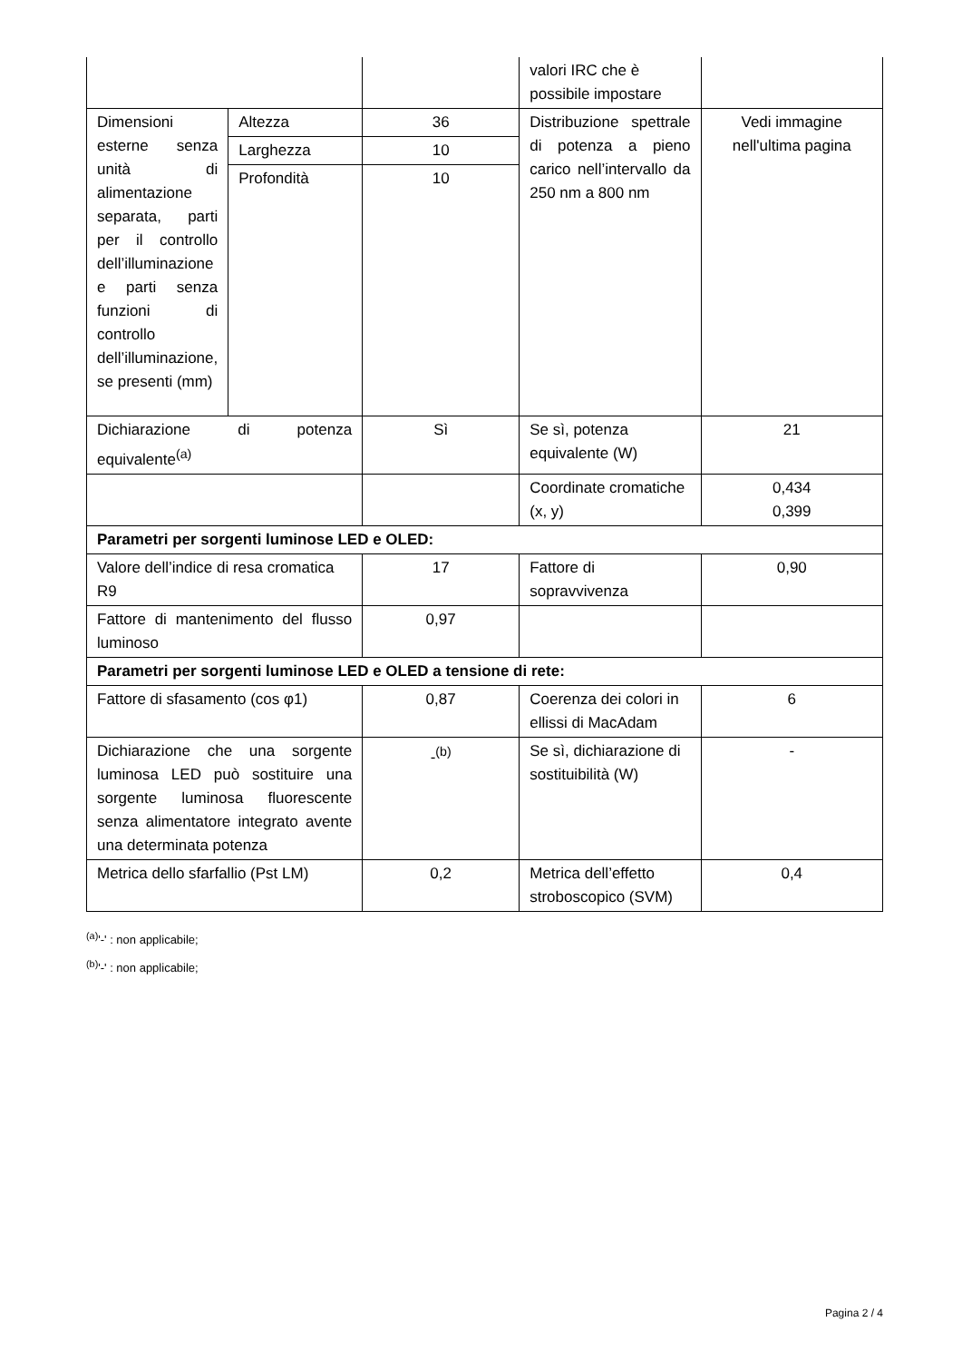| | | | valori IRC che è possibile impostare | |
| Dimensioni esterne senza unità di alimentazione separata, parti per il controllo dell’illuminazione e parti senza funzioni di controllo dell’illuminazione, se presenti (mm) | Altezza | 36 | Distribuzione spettrale di potenza a pieno carico nell’intervallo da 250 nm a 800 nm | Vedi immagine nell'ultima pagina |
| | Larghezza | 10 | | |
| | Profondità | 10 | | |
| Dichiarazione di potenza equivalente<sup>(a)</sup> | | Sì | Se sì, potenza equivalente (W) | 21 |
| | | | Coordinate cromatiche (x, y) | 0,434 0,399 |
| Parametri per sorgenti luminose LED e OLED: | | | | |
| Valore dell’indice di resa cromatica R9 | | 17 | Fattore di sopravvivenza | 0,90 |
| Fattore di mantenimento del flusso luminoso | | 0,97 | | |
| Parametri per sorgenti luminose LED e OLED a tensione di rete: | | | | |
| Fattore di sfasamento (cos φ1) | | 0,87 | Coerenza dei colori in ellissi di MacAdam | 6 |
| Dichiarazione che una sorgente luminosa LED può sostituire una sorgente luminosa fluorescente senza alimentatore integrato avente una determinata potenza | | -<sup>(b)</sup> | Se sì, dichiarazione di sostituibilità (W) | - |
| Metrica dello sfarfallio (Pst LM) | | 0,2 | Metrica dell’effetto stroboscopico (SVM) | 0,4 |
<sup>(a)</sup> '-' : non applicabile;
<sup>(b)</sup> '-' : non applicabile;
Pagina 2 / 4